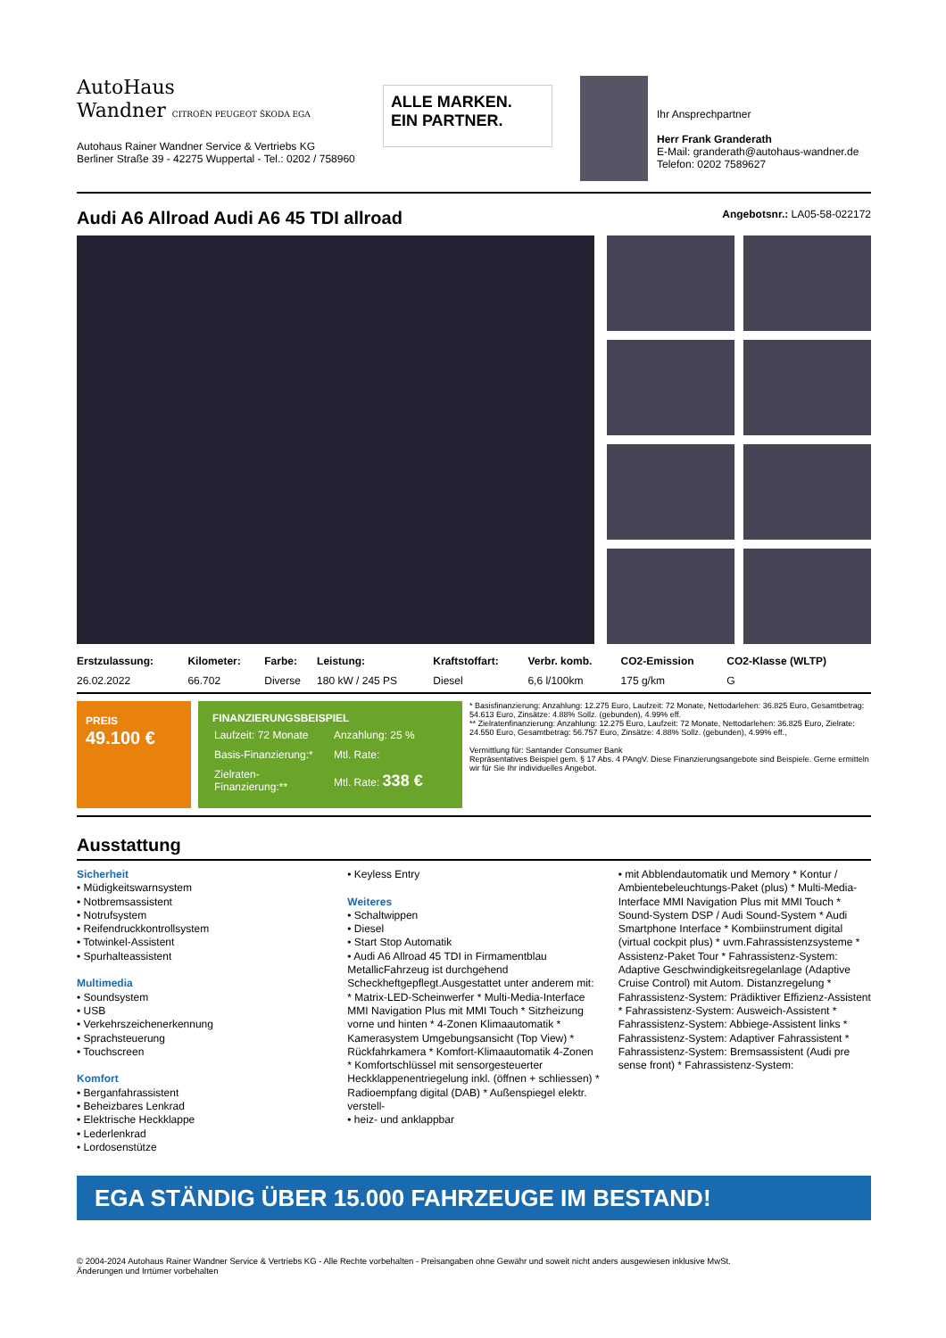AutoHaus
Wandner CITROËN PEUGEOT ŠKODA EGA
Autohaus Rainer Wandner Service & Vertriebs KG
Berliner Straße 39 - 42275 Wuppertal - Tel.: 0202 / 758960
ALLE MARKEN.
EIN PARTNER.
Ihr Ansprechpartner
Herr Frank Granderath
E-Mail: granderath@autohaus-wandner.de
Telefon: 0202 7589627
Audi A6 Allroad Audi A6 45 TDI allroad Angebotsnr.: LA05-58-022172
| Erstzulassung: | Kilometer: | Farbe: | Leistung: | Kraftstoffart: | Verbr. komb. | CO2-Emission | CO2-Klasse (WLTP) |
| --- | --- | --- | --- | --- | --- | --- | --- |
| 26.02.2022 | 66.702 | Diverse | 180 kW / 245 PS | Diesel | 6,6 l/100km | 175 g/km | G |
PREIS
49.100 €
FINANZIERUNGSBEISPIEL
| Laufzeit: 72 Monate | Anzahlung: 25 % |
| Basis-Finanzierung:* | Mtl. Rate: |
| Zielraten-Finanzierung:** | Mtl. Rate: 338 € |
* Basisfinanzierung: Anzahlung: 12.275 Euro, Laufzeit: 72 Monate, Nettodarlehen: 36.825 Euro, Gesamtbetrag: 54.613 Euro, Zinsätze: 4.88% Sollz. (gebunden), 4.99% eff.
** Zielratenfinanzierung: Anzahlung: 12.275 Euro, Laufzeit: 72 Monate, Nettodarlehen: 36.825 Euro, Zielrate: 24.550 Euro, Gesamtbetrag: 56.757 Euro, Zinsätze: 4.88% Sollz. (gebunden), 4.99% eff.,
Vermittlung für: Santander Consumer Bank
Repräsentatives Beispiel gem. § 17 Abs. 4 PAngV. Diese Finanzierungsangebote sind Beispiele. Gerne ermitteln wir für Sie Ihr individuelles Angebot.
Ausstattung
Sicherheit
• Müdigkeitswarnsystem
• Notbremsassistent
• Notrufsystem
• Reifendruckkontrollsystem
• Totwinkel-Assistent
• Spurhalteassistent
Multimedia
• Soundsystem
• USB
• Verkehrszeichenerkennung
• Sprachsteuerung
• Touchscreen
Komfort
• Berganfahrassistent
• Beheizbares Lenkrad
• Elektrische Heckklappe
• Lederlenkrad
• Lordosenstütze
• Keyless Entry
Weiteres
• Schaltwippen
• Diesel
• Start Stop Automatik
• Audi A6 Allroad 45 TDI in Firmamentblau MetallicFahrzeug ist durchgehend Scheckheftgepflegt.Ausgestattet unter anderem mit: * Matrix-LED-Scheinwerfer * Multi-Media-Interface MMI Navigation Plus mit MMI Touch * Sitzheizung vorne und hinten * 4-Zonen Klimaautomatik * Kamerasystem Umgebungsansicht (Top View) * Rückfahrkamera * Komfort-Klimaautomatik 4-Zonen * Komfortschlüssel mit sensorgesteuerter Heckklappenentriegelung inkl. (öffnen + schliessen) * Radioempfang digital (DAB) * Außenspiegel elektr. verstell-
• heiz- und anklappbar
• mit Abblendautomatik und Memory * Kontur / Ambientebeleuchtungs-Paket (plus) * Multi-Media-Interface MMI Navigation Plus mit MMI Touch * Sound-System DSP / Audi Sound-System * Audi Smartphone Interface * Kombiinstrument digital (virtual cockpit plus) * uvm.Fahrassistenzsysteme * Assistenz-Paket Tour * Fahrassistenz-System: Adaptive Geschwindigkeitsregelanlage (Adaptive Cruise Control) mit Autom. Distanzregelung * Fahrassistenz-System: Prädiktiver Effizienz-Assistent * Fahrassistenz-System: Ausweich-Assistent * Fahrassistenz-System: Abbiege-Assistent links * Fahrassistenz-System: Adaptiver Fahrassistent * Fahrassistenz-System: Bremsassistent (Audi pre sense front) * Fahrassistenz-System:
EGA STÄNDIG ÜBER 15.000 FAHRZEUGE IM BESTAND!
© 2004-2024 Autohaus Rainer Wandner Service & Vertriebs KG - Alle Rechte vorbehalten - Preisangaben ohne Gewähr und soweit nicht anders ausgewiesen inklusive MwSt.
Änderungen und Irrtümer vorbehalten